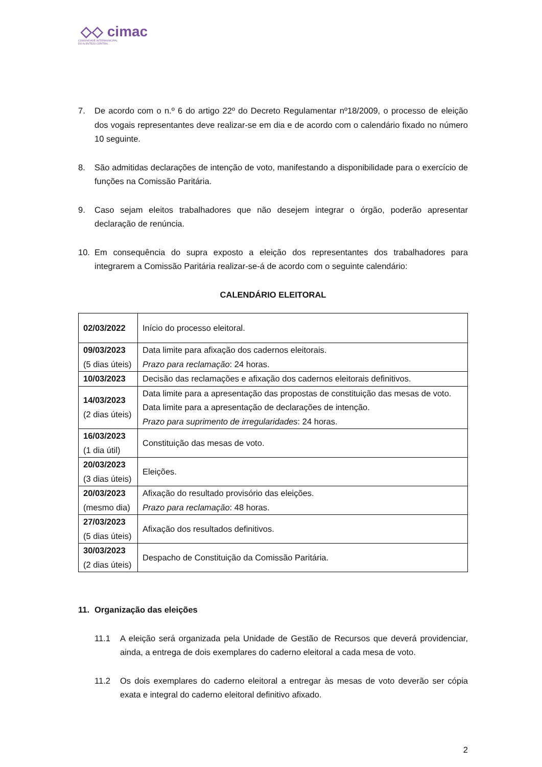◇◇ cimac
COMUNIDADE INTERMUNICIPAL
DO ALENTEJO CENTRAL
7. De acordo com o n.º 6 do artigo 22º do Decreto Regulamentar nº18/2009, o processo de eleição dos vogais representantes deve realizar-se em dia e de acordo com o calendário fixado no número 10 seguinte.
8. São admitidas declarações de intenção de voto, manifestando a disponibilidade para o exercício de funções na Comissão Paritária.
9. Caso sejam eleitos trabalhadores que não desejem integrar o órgão, poderão apresentar declaração de renúncia.
10. Em consequência do supra exposto a eleição dos representantes dos trabalhadores para integrarem a Comissão Paritária realizar-se-á de acordo com o seguinte calendário:
CALENDÁRIO ELEITORAL
| 02/03/2022 | Início do processo eleitoral. |
| 09/03/2023 (5 dias úteis) | Data limite para afixação dos cadernos eleitorais. Prazo para reclamação : 24 horas. |
| 10/03/2023 | Decisão das reclamações e afixação dos cadernos eleitorais definitivos. |
| 14/03/2023 (2 dias úteis) | Data limite para a apresentação das propostas de constituição das mesas de voto. Data limite para a apresentação de declarações de intenção. Prazo para suprimento de irregularidades : 24 horas. |
| 16/03/2023 (1 dia útil) | Constituição das mesas de voto. |
| 20/03/2023 (3 dias úteis) | Eleições. |
| 20/03/2023 (mesmo dia) | Afixação do resultado provisório das eleições. Prazo para reclamação : 48 horas. |
| 27/03/2023 (5 dias úteis) | Afixação dos resultados definitivos. |
| 30/03/2023 (2 dias úteis) | Despacho de Constituição da Comissão Paritária. |
11. Organização das eleições
11.1 A eleição será organizada pela Unidade de Gestão de Recursos que deverá providenciar, ainda, a entrega de dois exemplares do caderno eleitoral a cada mesa de voto.
11.2 Os dois exemplares do caderno eleitoral a entregar às mesas de voto deverão ser cópia exata e integral do caderno eleitoral definitivo afixado.
2